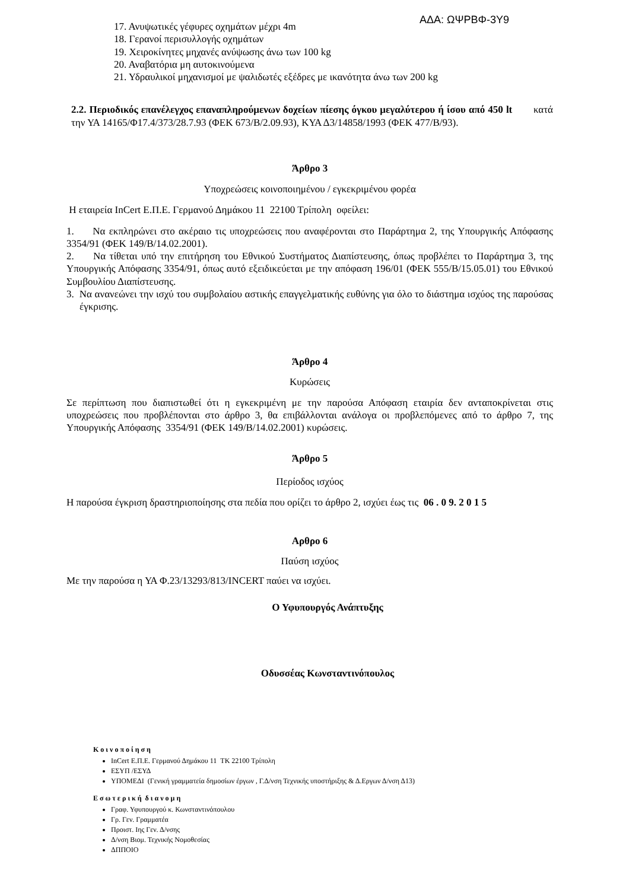ΑΔΑ: ΩΨΡΒΦ-3Υ9
17. Ανυψωτικές γέφυρες οχημάτων μέχρι 4m
18. Γερανοί περισυλλογής οχημάτων
19. Χειροκίνητες μηχανές ανύψωσης άνω των 100 kg
20. Αναβατόρια μη αυτοκινούμενα
21. Υδραυλικοί μηχανισμοί με ψαλιδωτές εξέδρες με ικανότητα άνω των 200 kg
2.2. Περιοδικός επανέλεγχος επαναπληρούμενων δοχείων πίεσης όγκου μεγαλύτερου ή ίσου από 450 lt κατά την ΥΑ 14165/Φ17.4/373/28.7.93 (ΦΕΚ 673/Β/2.09.93), ΚΥΑ Δ3/14858/1993 (ΦΕΚ 477/Β/93).
Άρθρο 3
Υποχρεώσεις κοινοποιημένου / εγκεκριμένου φορέα
Η εταιρεία InCert Ε.Π.Ε. Γερμανού Δημάκου 11 22100 Τρίπολη οφείλει:
1. Να εκπληρώνει στο ακέραιο τις υποχρεώσεις που αναφέρονται στο Παράρτημα 2, της Υπουργικής Απόφασης 3354/91 (ΦΕΚ 149/Β/14.02.2001).
2. Να τίθεται υπό την επιτήρηση του Εθνικού Συστήματος Διαπίστευσης, όπως προβλέπει το Παράρτημα 3, της Υπουργικής Απόφασης 3354/91, όπως αυτό εξειδικεύεται με την απόφαση 196/01 (ΦΕΚ 555/Β/15.05.01) του Εθνικού Συμβουλίου Διαπίστευσης.
3. Να ανανεώνει την ισχύ του συμβολαίου αστικής επαγγελματικής ευθύνης για όλο το διάστημα ισχύος της παρούσας έγκρισης.
Άρθρο 4
Κυρώσεις
Σε περίπτωση που διαπιστωθεί ότι η εγκεκριμένη με την παρούσα Απόφαση εταιρία δεν ανταποκρίνεται στις υποχρεώσεις που προβλέπονται στο άρθρο 3, θα επιβάλλονται ανάλογα οι προβλεπόμενες από το άρθρο 7, της Υπουργικής Απόφασης 3354/91 (ΦΕΚ 149/Β/14.02.2001) κυρώσεις.
Άρθρο 5
Περίοδος ισχύος
Η παρούσα έγκριση δραστηριοποίησης στα πεδία που ορίζει το άρθρο 2, ισχύει έως τις 06 . 0 9. 2 0 1 5
Αρθρο 6
Παύση ισχύος
Με την παρούσα η ΥΑ Φ.23/13293/813/INCERT παύει να ισχύει.
Ο Υφυπουργός Ανάπτυξης
Οδυσσέας Κωνσταντινόπουλος
Κ ο ι ν ο π ο ί η σ η
InCert Ε.Π.Ε. Γερμανού Δημάκου 11 ΤΚ 22100 Τρίπολη
ΕΣΥΠ /ΕΣΥΔ
ΥΠΟΜΕΔΙ (Γενική γραμματεία δημοσίων έργων , Γ.Δ/νση Τεχνικής υποστήριξης & Δ.Εργων Δ/νση Δ13)
Ε σ ω τ ε ρ ι κ ή δ ι α ν ο μ η
Γραφ. Υφυπουργού κ. Κωνσταντινόπουλου
Γρ. Γεν. Γραμματέα
Προιστ. Ιης Γεν. Δ/νσης
Δ/νση Βιομ. Τεχνικής Νομοθεσίας
ΔΠΠΟΙΟ